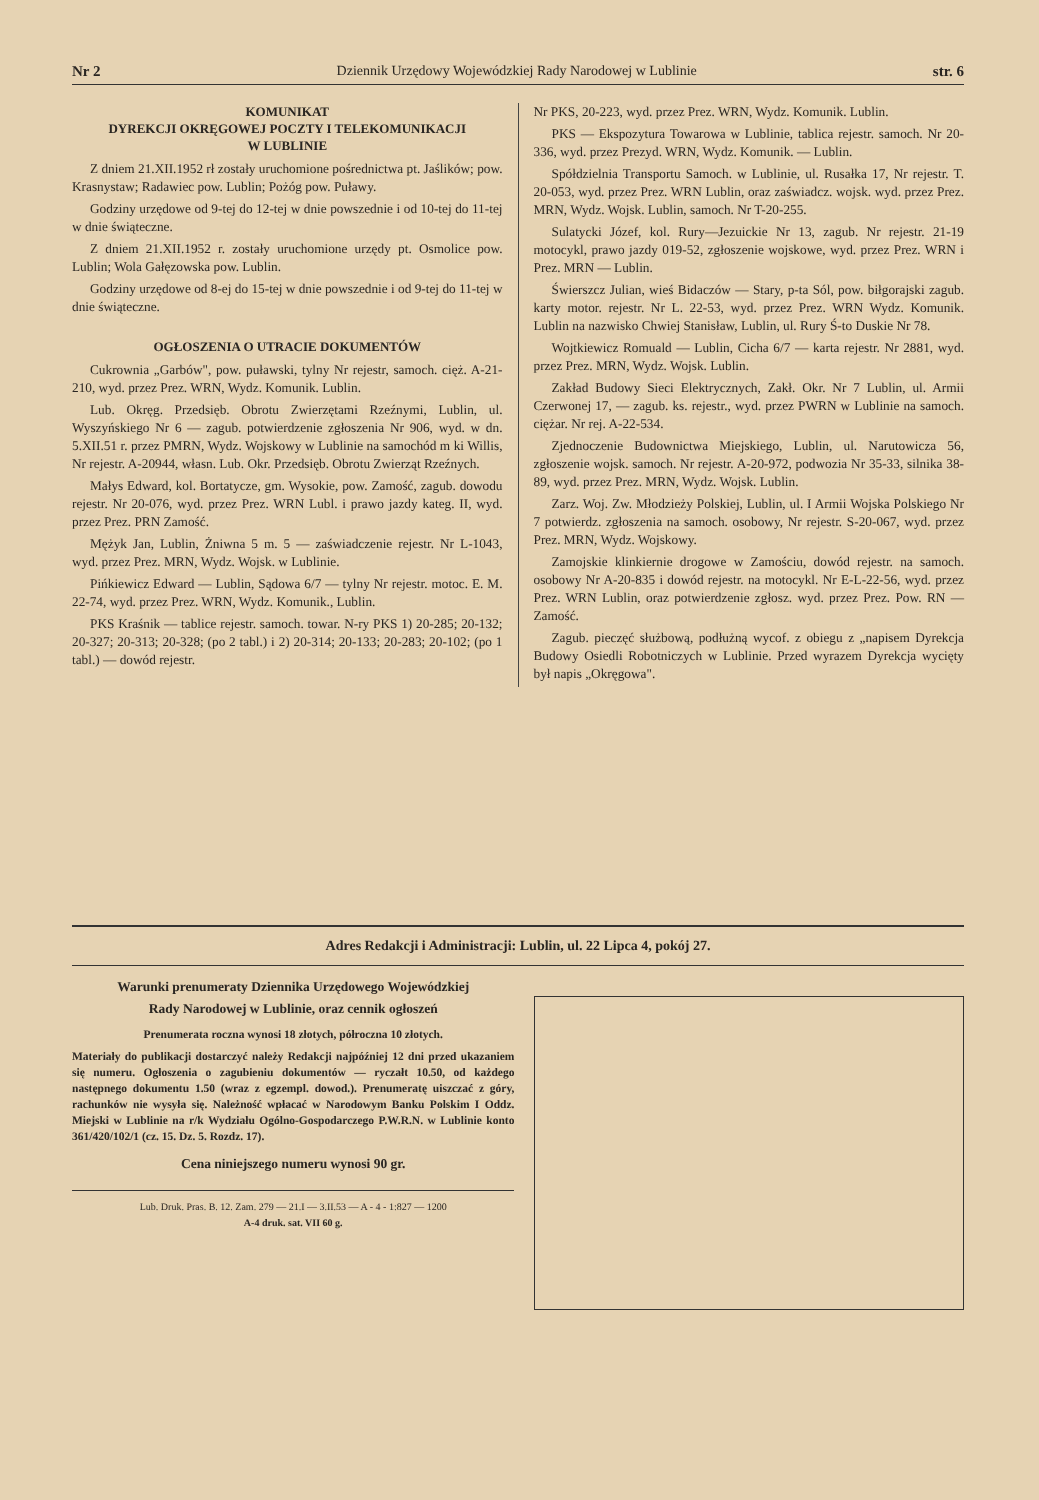Nr 2 Dziennik Urzędowy Wojewódzkiej Rady Narodowej w Lublinie str. 6
KOMUNIKAT
DYREKCJI OKRĘGOWEJ POCZTY I TELEKOMUNIKACJI
W LUBLINIE
Z dniem 21.XII.1952 rł zostały uruchomione pośrednictwa pt. Jaślików; pow. Krasnystaw; Radawiec pow. Lublin; Pożóg pow. Puławy.
Godziny urzędowe od 9-tej do 12-tej w dnie powszednie i od 10-tej do 11-tej w dnie świąteczne.
Z dniem 21.XII.1952 r. zostały uruchomione urzędy pt. Osmolice pow. Lublin; Wola Gałęzowska pow. Lublin.
Godziny urzędowe od 8-ej do 15-tej w dnie powszednie i od 9-tej do 11-tej w dnie świąteczne.
OGŁOSZENIA O UTRACIE DOKUMENTÓW
Cukrownia „Garbów", pow. puławski, tylny Nr rejestr, samoch. cięż. A-21-210, wyd. przez Prez. WRN, Wydz. Komunik. Lublin.
Lub. Okręg. Przedsięb. Obrotu Zwierzętami Rzeźnymi, Lublin, ul. Wyszyńskiego Nr 6 — zagub. potwierdzenie zgłoszenia Nr 906, wyd. w dn. 5.XII.51 r. przez PMRN, Wydz. Wojskowy w Lublinie na samochód m ki Willis, Nr rejestr. A-20944, własn. Lub. Okr. Przedsięb. Obrotu Zwierząt Rzeźnych.
Małys Edward, kol. Bortatycze, gm. Wysokie, pow. Zamość, zagub. dowodu rejestr. Nr 20-076, wyd. przez Prez. WRN Lubl. i prawo jazdy kateg. II, wyd. przez Prez. PRN Zamość.
Mężyk Jan, Lublin, Żniwna 5 m. 5 — zaświadczenie rejestr. Nr L-1043, wyd. przez Prez. MRN, Wydz. Wojsk. w Lublinie.
Pińkiewicz Edward — Lublin, Sądowa 6/7 — tylny Nr rejestr. motoc. E. M. 22-74, wyd. przez Prez. WRN, Wydz. Komunik., Lublin.
PKS Kraśnik — tablice rejestr. samoch. towar. N-ry PKS 1) 20-285; 20-132; 20-327; 20-313; 20-328; (po 2 tabl.) i 2) 20-314; 20-133; 20-283; 20-102; (po 1 tabl.) — dowód rejestr.
Nr PKS, 20-223, wyd. przez Prez. WRN, Wydz. Komunik. Lublin.
PKS — Ekspozytura Towarowa w Lublinie, tablica rejestr. samoch. Nr 20-336, wyd. przez Prezyd. WRN, Wydz. Komunik. — Lublin.
Spółdzielnia Transportu Samoch. w Lublinie, ul. Rusałka 17, Nr rejestr. T. 20-053, wyd. przez Prez. WRN Lublin, oraz zaświadcz. wojsk. wyd. przez Prez. MRN, Wydz. Wojsk. Lublin, samoch. Nr T-20-255.
Sulatycki Józef, kol. Rury—Jezuickie Nr 13, zagub. Nr rejestr. 21-19 motocykl, prawo jazdy 019-52, zgłoszenie wojskowe, wyd. przez Prez. WRN i Prez. MRN — Lublin.
Świerszcz Julian, wieś Bidaczów — Stary, p-ta Sól, pow. biłgorajski zagub. karty motor. rejestr. Nr L. 22-53, wyd. przez Prez. WRN Wydz. Komunik. Lublin na nazwisko Chwiej Stanisław, Lublin, ul. Rury Ś-to Duskie Nr 78.
Wojtkiewicz Romuald — Lublin, Cicha 6/7 — karta rejestr. Nr 2881, wyd. przez Prez. MRN, Wydz. Wojsk. Lublin.
Zakład Budowy Sieci Elektrycznych, Zakł. Okr. Nr 7 Lublin, ul. Armii Czerwonej 17, — zagub. ks. rejestr., wyd. przez PWRN w Lublinie na samoch. ciężar. Nr rej. A-22-534.
Zjednoczenie Budownictwa Miejskiego, Lublin, ul. Narutowicza 56, zgłoszenie wojsk. samoch. Nr rejestr. A-20-972, podwozia Nr 35-33, silnika 38-89, wyd. przez Prez. MRN, Wydz. Wojsk. Lublin.
Zarz. Woj. Zw. Młodzieży Polskiej, Lublin, ul. I Armii Wojska Polskiego Nr 7 potwierdz. zgłoszenia na samoch. osobowy, Nr rejestr. S-20-067, wyd. przez Prez. MRN, Wydz. Wojskowy.
Zamojskie klinkiernie drogowe w Zamościu, dowód rejestr. na samoch. osobowy Nr A-20-835 i dowód rejestr. na motocykl. Nr E-L-22-56, wyd. przez Prez. WRN Lublin, oraz potwierdzenie zgłosz. wyd. przez Prez. Pow. RN — Zamość.
Zagub. pieczęć służbową, podłużną wycof. z obiegu z „napisem Dyrekcja Budowy Osiedli Robotniczych w Lublinie. Przed wyrazem Dyrekcja wycięty był napis „Okręgowa".
Adres Redakcji i Administracji: Lublin, ul. 22 Lipca 4, pokój 27.
Warunki prenumeraty Dziennika Urzędowego Wojewódzkiej
Rady Narodowej w Lublinie, oraz cennik ogłoszeń
Prenumerata roczna wynosi 18 złotych, półroczna 10 złotych.
Materiały do publikacji dostarczyć należy Redakcji najpóźniej 12 dni przed ukazaniem się numeru. Ogłoszenia o zagubieniu dokumentów — ryczałt 10.50, od każdego następnego dokumentu 1.50 (wraz z egzempl. dowod.). Prenumeratę uiszczać z góry, rachunków nie wysyła się. Należność wpłacać w Narodowym Banku Polskim I Oddz. Miejski w Lublinie na r/k Wydziału Ogólno-Gospodarczego P.W.R.N. w Lublinie konto 361/420/102/1 (cz. 15. Dz. 5. Rozdz. 17).
Cena niniejszego numeru wynosi 90 gr.
Lub. Druk. Pras. B. 12. Zam. 279 — 21.I — 3.II.53 — A - 4 - 1:827 — 1200
A-4 druk. sat. VII 60 g.